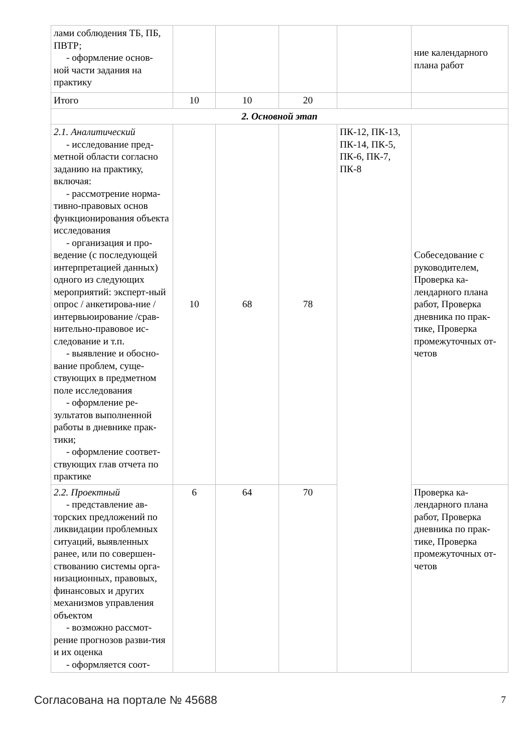| лами соблюдения ТБ, ПБ, ПВТР; - оформление основ- ной части задания на практику | | | | | ние календарного плана работ |
| Итого | 10 | 10 | 20 | | |
| 2. Основной этап | | | | | |
| 2.1. Аналитический - исследование пред- метной области согласно заданию на практику, включая: - рассмотрение норма- тивно-правовых основ функционирования объекта исследования - организация и про- ведение (с последующей интерпретацией данных) одного из следующих мероприятий: эксперт-ный опрос / анкетирова-ние / интервьюирование /срав-нительно-правовое ис-следование и т.п. - выявление и обосно- вание проблем, суще-ствующих в предметном поле исследования - оформление ре- зультатов выполненной работы в дневнике прак-тики; - оформление соответ- ствующих глав отчета по практике | 10 | 68 | 78 | ПК-12, ПК-13, ПК-14, ПК-5, ПК-6, ПК-7, ПК-8 | Собеседование с руководителем, Проверка ка-лендарного плана работ, Проверка дневника по прак-тике, Проверка промежуточных от-четов |
| 2.2. Проектный - представление ав- торских предложений по ликвидации проблемных ситуаций, выявленных ранее, или по совершен-ствованию системы орга-низационных, правовых, финансовых и других механизмов управления объектом - возможно рассмот- рение прогнозов разви-тия и их оценка - оформляется соот- | 6 | 64 | 70 | | Проверка ка-лендарного плана работ, Проверка дневника по прак-тике, Проверка промежуточных от-четов |
Согласована на портале № 45688 7